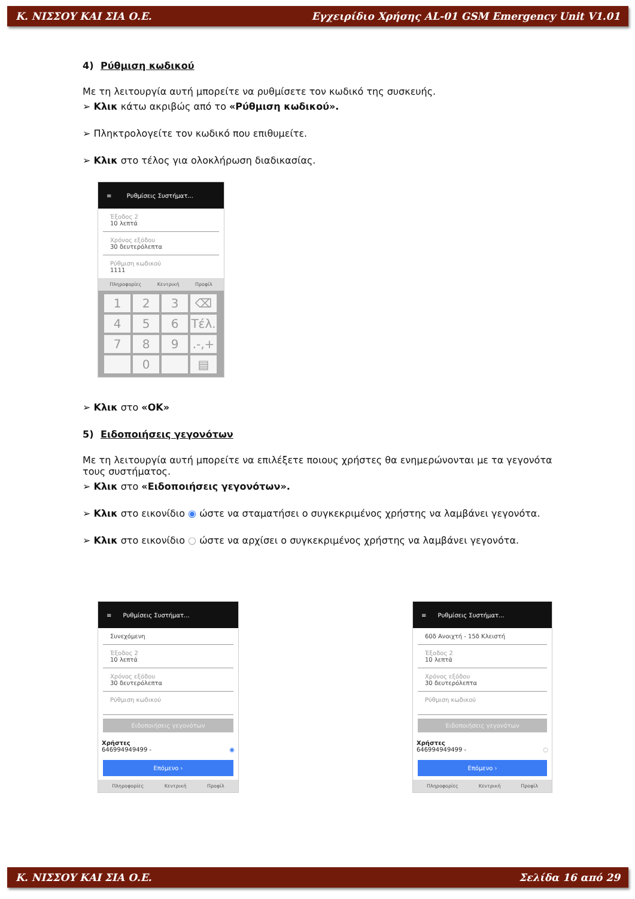Κ. ΝΙΣΣΟΥ ΚΑΙ ΣΙΑ Ο.Ε. Εγχειρίδιο Χρήσης AL-01 GSM Emergency Unit V1.01
4) Ρύθμιση κωδικού
Με τη λειτουργία αυτή μπορείτε να ρυθμίσετε τον κωδικό της συσκευής.
➢ Κλικ κάτω ακριβώς από το «Ρύθμιση κωδικού».
➢ Πληκτρολογείτε τον κωδικό που επιθυμείτε.
➢ Κλικ στο τέλος για ολοκλήρωση διαδικασίας.
≡ Ρυθμίσεις Συστήματ...
Έξοδος 2
10 λεπτά
Χρόνος εξόδου
30 δευτερόλεπτα
Ρύθμιση κωδικού
1111
Πληροφορίες Κεντρική Προφίλ
123 ⌫ 456 Τέλ. 7 8 9.-,+ 0 ▤
➢ Κλικ στο «ΟΚ»
5) Ειδοποιήσεις γεγονότων
Με τη λειτουργία αυτή μπορείτε να επιλέξετε ποιους χρήστες θα ενημερώνονται με τα γεγονότα τους συστήματος.
➢ Κλικ στο «Ειδοποιήσεις γεγονότων».
➢ Κλικ στο εικονίδιο ◉ ώστε να σταματήσει ο συγκεκριμένος χρήστης να λαμβάνει γεγονότα.
➢ Κλικ στο εικονίδιο ○ ώστε να αρχίσει ο συγκεκριμένος χρήστης να λαμβάνει γεγονότα.
≡ Ρυθμίσεις Συστήματ...
Συνεχόμενη
Έξοδος 2
10 λεπτά
Χρόνος εξόδου
30 δευτερόλεπτα
Ρύθμιση κωδικού
Ειδοποιήσεις γεγονότων
Χρήστες
646994949499 - ◉
Επόμενο ›
Πληροφορίες Κεντρική Προφίλ
≡ Ρυθμίσεις Συστήματ...
60δ Ανοιχτή - 15δ Κλειστή
Έξοδος 2
10 λεπτά
Χρόνος εξόδου
30 δευτερόλεπτα
Ρύθμιση κωδικού
Ειδοποιήσεις γεγονότων
Χρήστες
646994949499 - ○
Επόμενο ›
Πληροφορίες Κεντρική Προφίλ
Κ. ΝΙΣΣΟΥ ΚΑΙ ΣΙΑ Ο.Ε. Σελίδα 16 από 29